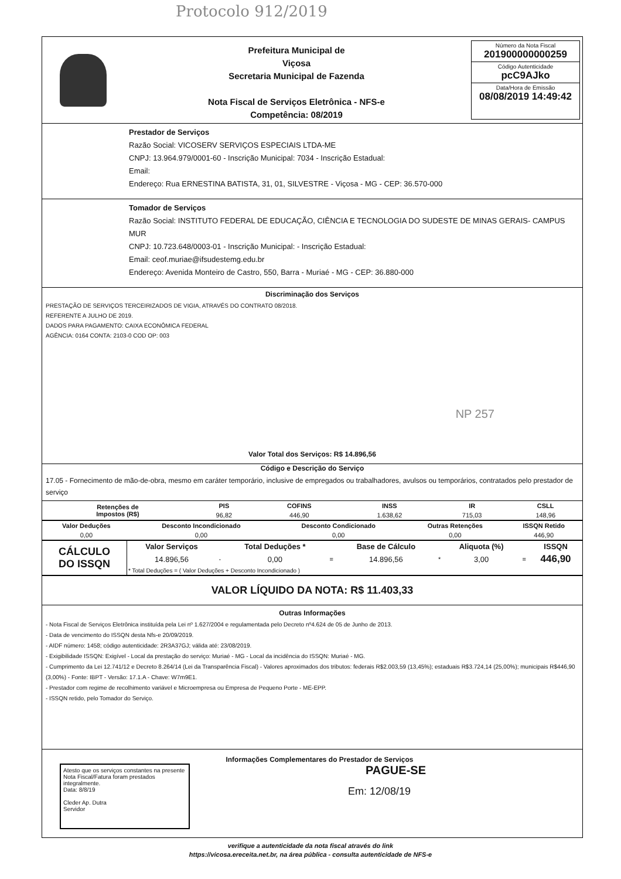Protocolo 912/2019
Prefeitura Municipal de
Viçosa
Secretaria Municipal de Fazenda
Nota Fiscal de Serviços Eletrônica - NFS-e
Competência: 08/2019
Número da Nota Fiscal
201900000000259
Código Autenticidade
pcC9AJko
Data/Hora de Emissão
08/08/2019 14:49:42
Prestador de Serviços
Razão Social: VICOSERV SERVIÇOS ESPECIAIS LTDA-ME
CNPJ: 13.964.979/0001-60 - Inscrição Municipal: 7034 - Inscrição Estadual:
Email:
Endereço: Rua ERNESTINA BATISTA, 31, 01, SILVESTRE - Viçosa - MG - CEP: 36.570-000
Tomador de Serviços
Razão Social: INSTITUTO FEDERAL DE EDUCAÇÃO, CIÊNCIA E TECNOLOGIA DO SUDESTE DE MINAS GERAIS- CAMPUS MUR
CNPJ: 10.723.648/0003-01 - Inscrição Municipal: - Inscrição Estadual:
Email: ceof.muriae@ifsudestemg.edu.br
Endereço: Avenida Monteiro de Castro, 550, Barra - Muriaé - MG - CEP: 36.880-000
Discriminação dos Serviços
PRESTAÇÃO DE SERVIÇOS TERCEIRIZADOS DE VIGIA, ATRAVÉS DO CONTRATO 08/2018.
REFERENTE A JULHO DE 2019.
DADOS PARA PAGAMENTO: CAIXA ECONÔMICA FEDERAL
AGÊNCIA: 0164 CONTA: 2103-0 COD OP: 003
NP 257
Valor Total dos Serviços: R$ 14.896,56
Código e Descrição do Serviço
17.05 - Fornecimento de mão-de-obra, mesmo em caráter temporário, inclusive de empregados ou trabalhadores, avulsos ou temporários, contratados pelo prestador de serviço
| Retenções de Impostos (R$) | PIS | COFINS | INSS | IR | CSLL |
| --- | --- | --- | --- | --- | --- |
| | 96,82 | 446,90 | 1.638,62 | 715,03 | 148,96 |
| Valor Deduções | Desconto Incondicionado | Desconto Condicionado | Outras Retenções | ISSQN Retido |
| --- | --- | --- | --- | --- |
| 0,00 | 0,00 | 0,00 | 0,00 | 446,90 |
| CÁLCULO DO ISSQN | Valor Serviços | | Total Deduções * | | Base de Cálculo | | Aliquota (%) | | ISSQN |
| | 14.896,56 | - | 0,00 | = | 14.896,56 | * | 3,00 | = | 446,90 |
| | * Total Deduções = ( Valor Deduções + Desconto Incondicionado ) | | | | | | | | |
VALOR LÍQUIDO DA NOTA: R$ 11.403,33
Outras Informações
- Nota Fiscal de Serviços Eletrônica instituída pela Lei nº 1.627/2004 e regulamentada pelo Decreto nº4.624 de 05 de Junho de 2013.
- Data de vencimento do ISSQN desta Nfs-e 20/09/2019.
- AIDF número: 1458; código autenticidade: 2R3A37GJ; válida até: 23/08/2019.
- Exigibilidade ISSQN: Exigível - Local da prestação do serviço: Muriaé - MG - Local da incidência do ISSQN: Muriaé - MG.
- Cumprimento da Lei 12.741/12 e Decreto 8.264/14 (Lei da Transparência Fiscal) - Valores aproximados dos tributos: federais R$2.003,59 (13,45%); estaduais R$3.724,14 (25,00%); municipais R$446,90 (3,00%) - Fonte: IBPT - Versão: 17.1.A - Chave: W7m9E1.
- Prestador com regime de recolhimento variável e Microempresa ou Empresa de Pequeno Porte - ME-EPP.
- ISSQN retido, pelo Tomador do Serviço.
Atesto que os serviços constantes na presente Nota Fiscal/Fatura foram prestados integralmente.
Data: 8/8/19
Cleder Ap. Dutra
Servidor
Informações Complementares do Prestador de Serviços
PAGUE-SE
Em: 12/08/19
verifique a autenticidade da nota fiscal através do link
https://vicosa.ereceita.net.br, na área pública - consulta autenticidade de NFS-e